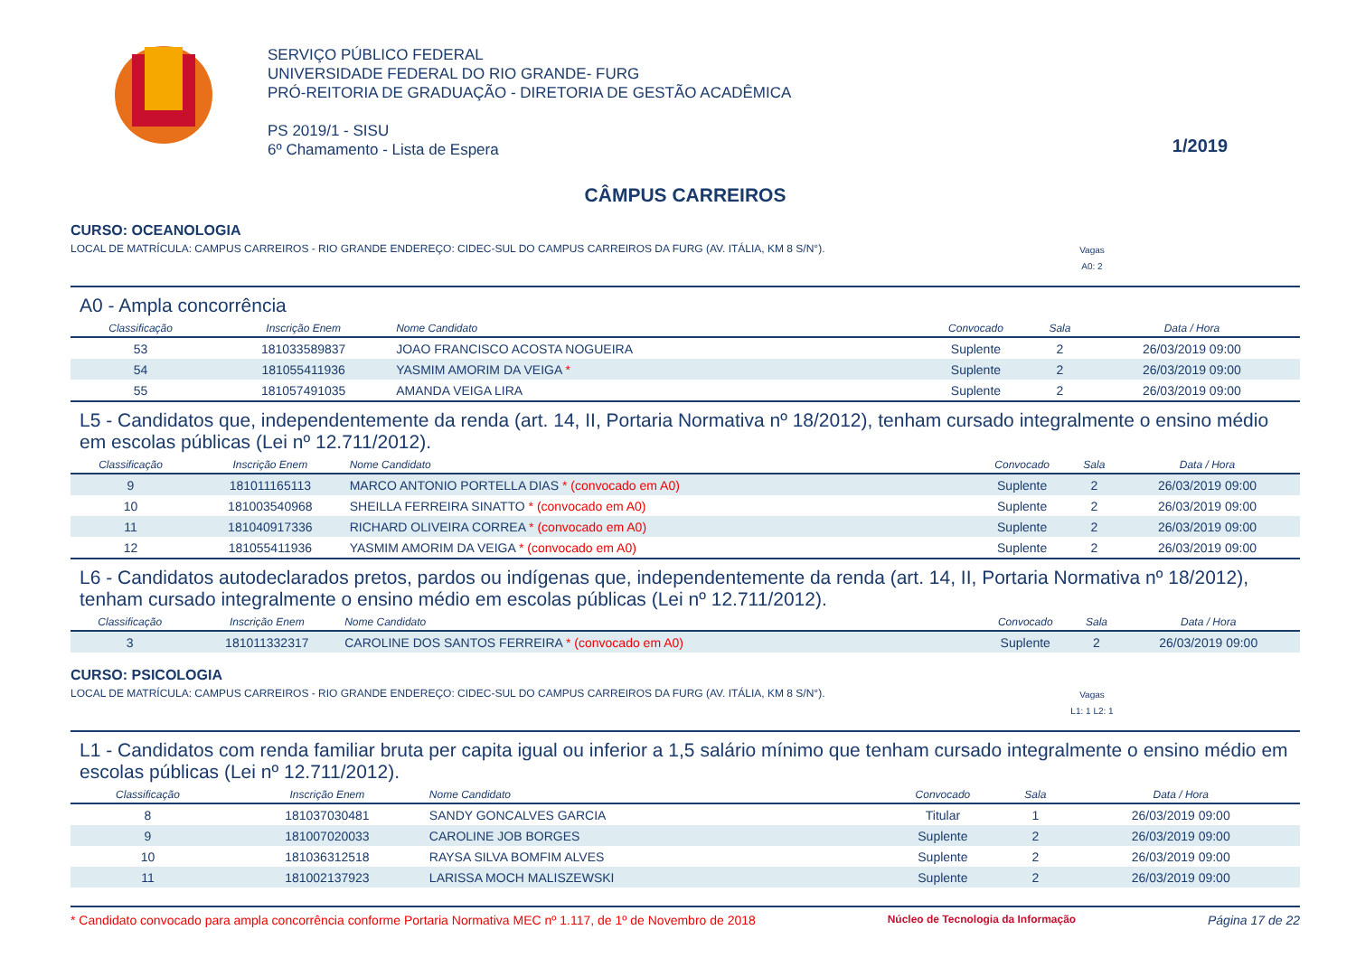SERVIÇO PÚBLICO FEDERAL
UNIVERSIDADE FEDERAL DO RIO GRANDE- FURG
PRÓ-REITORIA DE GRADUAÇÃO - DIRETORIA DE GESTÃO ACADÊMICA
PS 2019/1 - SISU
6º Chamamento - Lista de Espera
1/2019
CÂMPUS CARREIROS
CURSO: OCEANOLOGIA
LOCAL DE MATRÍCULA: CAMPUS CARREIROS - RIO GRANDE ENDEREÇO: CIDEC-SUL DO CAMPUS CARREIROS DA FURG (AV. ITÁLIA, KM 8 S/N°). Vagas
A0: 2
A0 - Ampla concorrência
| Classificação | Inscrição Enem | Nome Candidato | Convocado | Sala | Data / Hora |
| --- | --- | --- | --- | --- | --- |
| 53 | 181033589837 | JOAO FRANCISCO ACOSTA NOGUEIRA | Suplente | 2 | 26/03/2019 09:00 |
| 54 | 181055411936 | YASMIM AMORIM DA VEIGA * | Suplente | 2 | 26/03/2019 09:00 |
| 55 | 181057491035 | AMANDA VEIGA LIRA | Suplente | 2 | 26/03/2019 09:00 |
L5 - Candidatos que, independentemente da renda (art. 14, II, Portaria Normativa nº 18/2012), tenham cursado integralmente o ensino médio em escolas públicas (Lei nº 12.711/2012).
| Classificação | Inscrição Enem | Nome Candidato | Convocado | Sala | Data / Hora |
| --- | --- | --- | --- | --- | --- |
| 9 | 181011165113 | MARCO ANTONIO PORTELLA DIAS * (convocado em A0) | Suplente | 2 | 26/03/2019 09:00 |
| 10 | 181003540968 | SHEILLA FERREIRA SINATTO * (convocado em A0) | Suplente | 2 | 26/03/2019 09:00 |
| 11 | 181040917336 | RICHARD OLIVEIRA CORREA * (convocado em A0) | Suplente | 2 | 26/03/2019 09:00 |
| 12 | 181055411936 | YASMIM AMORIM DA VEIGA * (convocado em A0) | Suplente | 2 | 26/03/2019 09:00 |
L6 - Candidatos autodeclarados pretos, pardos ou indígenas que, independentemente da renda (art. 14, II, Portaria Normativa nº 18/2012), tenham cursado integralmente o ensino médio em escolas públicas (Lei nº 12.711/2012).
| Classificação | Inscrição Enem | Nome Candidato | Convocado | Sala | Data / Hora |
| --- | --- | --- | --- | --- | --- |
| 3 | 181011332317 | CAROLINE DOS SANTOS FERREIRA * (convocado em A0) | Suplente | 2 | 26/03/2019 09:00 |
CURSO: PSICOLOGIA
LOCAL DE MATRÍCULA: CAMPUS CARREIROS - RIO GRANDE ENDEREÇO: CIDEC-SUL DO CAMPUS CARREIROS DA FURG (AV. ITÁLIA, KM 8 S/N°). Vagas
L1: 1 L2: 1
L1 - Candidatos com renda familiar bruta per capita igual ou inferior a 1,5 salário mínimo que tenham cursado integralmente o ensino médio em escolas públicas (Lei nº 12.711/2012).
| Classificação | Inscrição Enem | Nome Candidato | Convocado | Sala | Data / Hora |
| --- | --- | --- | --- | --- | --- |
| 8 | 181037030481 | SANDY GONCALVES GARCIA | Titular | 1 | 26/03/2019 09:00 |
| 9 | 181007020033 | CAROLINE JOB BORGES | Suplente | 2 | 26/03/2019 09:00 |
| 10 | 181036312518 | RAYSA SILVA BOMFIM ALVES | Suplente | 2 | 26/03/2019 09:00 |
| 11 | 181002137923 | LARISSA MOCH MALISZEWSKI | Suplente | 2 | 26/03/2019 09:00 |
* Candidato convocado para ampla concorrência conforme Portaria Normativa MEC nº 1.117, de 1º de Novembro de 2018 Núcleo de Tecnologia da Informação Página 17 de 22